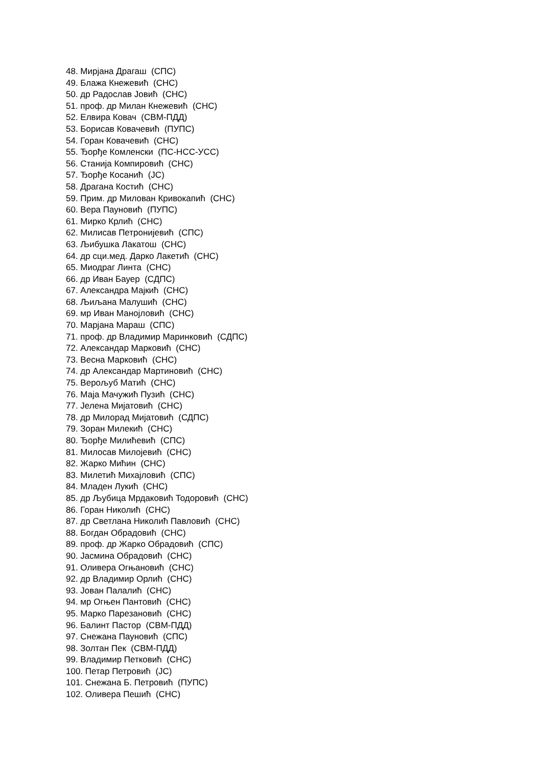48. Мирјана Драгаш (СПС)
49. Блажа Кнежевић (СНС)
50. др Радослав Јовић (СНС)
51. проф. др Милан Кнежевић (СНС)
52. Елвира Ковач (СВМ-ПДД)
53. Борисав Ковачевић (ПУПС)
54. Горан Ковачевић (СНС)
55. Ђорђе Комленски (ПС-НСС-УСС)
56. Станија Компировић (СНС)
57. Ђорђе Косанић (ЈС)
58. Драгана Костић (СНС)
59. Прим. др Милован Кривокапић (СНС)
60. Вера Пауновић (ПУПС)
61. Мирко Крлић (СНС)
62. Милисав Петронијевић (СПС)
63. Љибушка Лакатош (СНС)
64. др сци.мед. Дарко Лакетић (СНС)
65. Миодраг Линта (СНС)
66. др Иван Бауер (СДПС)
67. Александра Мајкић (СНС)
68. Љиљана Малушић (СНС)
69. мр Иван Манојловић (СНС)
70. Марјана Мараш (СПС)
71. проф. др Владимир Маринковић (СДПС)
72. Александар Марковић (СНС)
73. Весна Марковић (СНС)
74. др Александар Мартиновић (СНС)
75. Верољуб Матић (СНС)
76. Маја Мачужић Пузић (СНС)
77. Јелена Мијатовић (СНС)
78. др Милорад Мијатовић (СДПС)
79. Зоран Милекић (СНС)
80. Ђорђе Милићевић (СПС)
81. Милосав Милојевић (СНС)
82. Жарко Мићин (СНС)
83. Милетић Михајловић (СПС)
84. Младен Лукић (СНС)
85. др Љубица Мрдаковић Тодоровић (СНС)
86. Горан Николић (СНС)
87. др Светлана Николић Павловић (СНС)
88. Богдан Обрадовић (СНС)
89. проф. др Жарко Обрадовић (СПС)
90. Јасмина Обрадовић (СНС)
91. Оливера Огњановић (СНС)
92. др Владимир Орлић (СНС)
93. Јован Палалић (СНС)
94. мр Огњен Пантовић (СНС)
95. Марко Парезановић (СНС)
96. Балинт Пастор (СВМ-ПДД)
97. Снежана Пауновић (СПС)
98. Золтан Пек (СВМ-ПДД)
99. Владимир Петковић (СНС)
100. Петар Петровић (ЈС)
101. Снежана Б. Петровић (ПУПС)
102. Оливера Пешић (СНС)